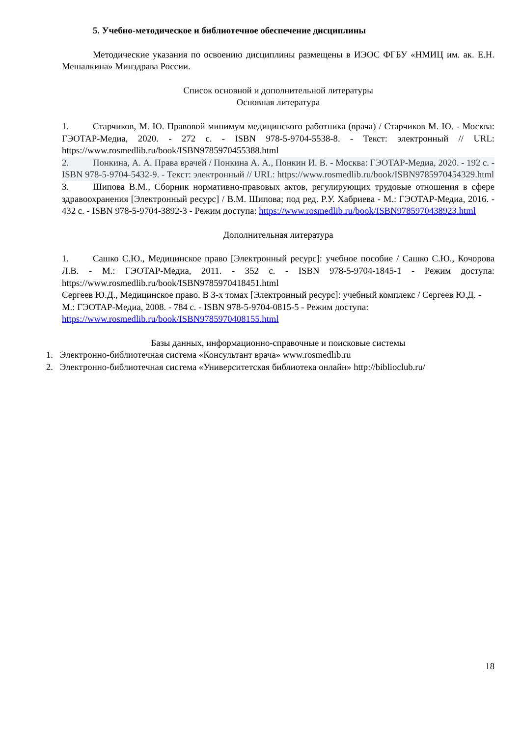5. Учебно-методическое и библиотечное обеспечение дисциплины
Методические указания по освоению дисциплины размещены в ИЭОС ФГБУ «НМИЦ им. ак. Е.Н. Мешалкина» Минздрава России.
Список основной и дополнительной литературы
Основная литература
1. Старчиков, М. Ю. Правовой минимум медицинского работника (врача) / Старчиков М. Ю. - Москва: ГЭОТАР-Медиа, 2020. - 272 с. - ISBN 978-5-9704-5538-8. - Текст: электронный // URL: https://www.rosmedlib.ru/book/ISBN9785970455388.html
2. Понкина, А. А. Права врачей / Понкина А. А., Понкин И. В. - Москва: ГЭОТАР-Медиа, 2020. - 192 с. - ISBN 978-5-9704-5432-9. - Текст: электронный // URL: https://www.rosmedlib.ru/book/ISBN9785970454329.html
3. Шипова В.М., Сборник нормативно-правовых актов, регулирующих трудовые отношения в сфере здравоохранения [Электронный ресурс] / В.М. Шипова; под ред. Р.У. Хабриева - М.: ГЭОТАР-Медиа, 2016. - 432 с. - ISBN 978-5-9704-3892-3 - Режим доступа: https://www.rosmedlib.ru/book/ISBN9785970438923.html
Дополнительная литература
1. Сашко С.Ю., Медицинское право [Электронный ресурс]: учебное пособие / Сашко С.Ю., Кочорова Л.В. - М.: ГЭОТАР-Медиа, 2011. - 352 с. - ISBN 978-5-9704-1845-1 - Режим доступа: https://www.rosmedlib.ru/book/ISBN9785970418451.html
Сергеев Ю.Д., Медицинское право. В 3-х томах [Электронный ресурс]: учебный комплекс / Сергеев Ю.Д. - М.: ГЭОТАР-Медиа, 2008. - 784 с. - ISBN 978-5-9704-0815-5 - Режим доступа: https://www.rosmedlib.ru/book/ISBN9785970408155.html
Базы данных, информационно-справочные и поисковые системы
1. Электронно-библиотечная система «Консультант врача» www.rosmedlib.ru
2. Электронно-библиотечная система «Университетская библиотека онлайн» http://biblioclub.ru/
18